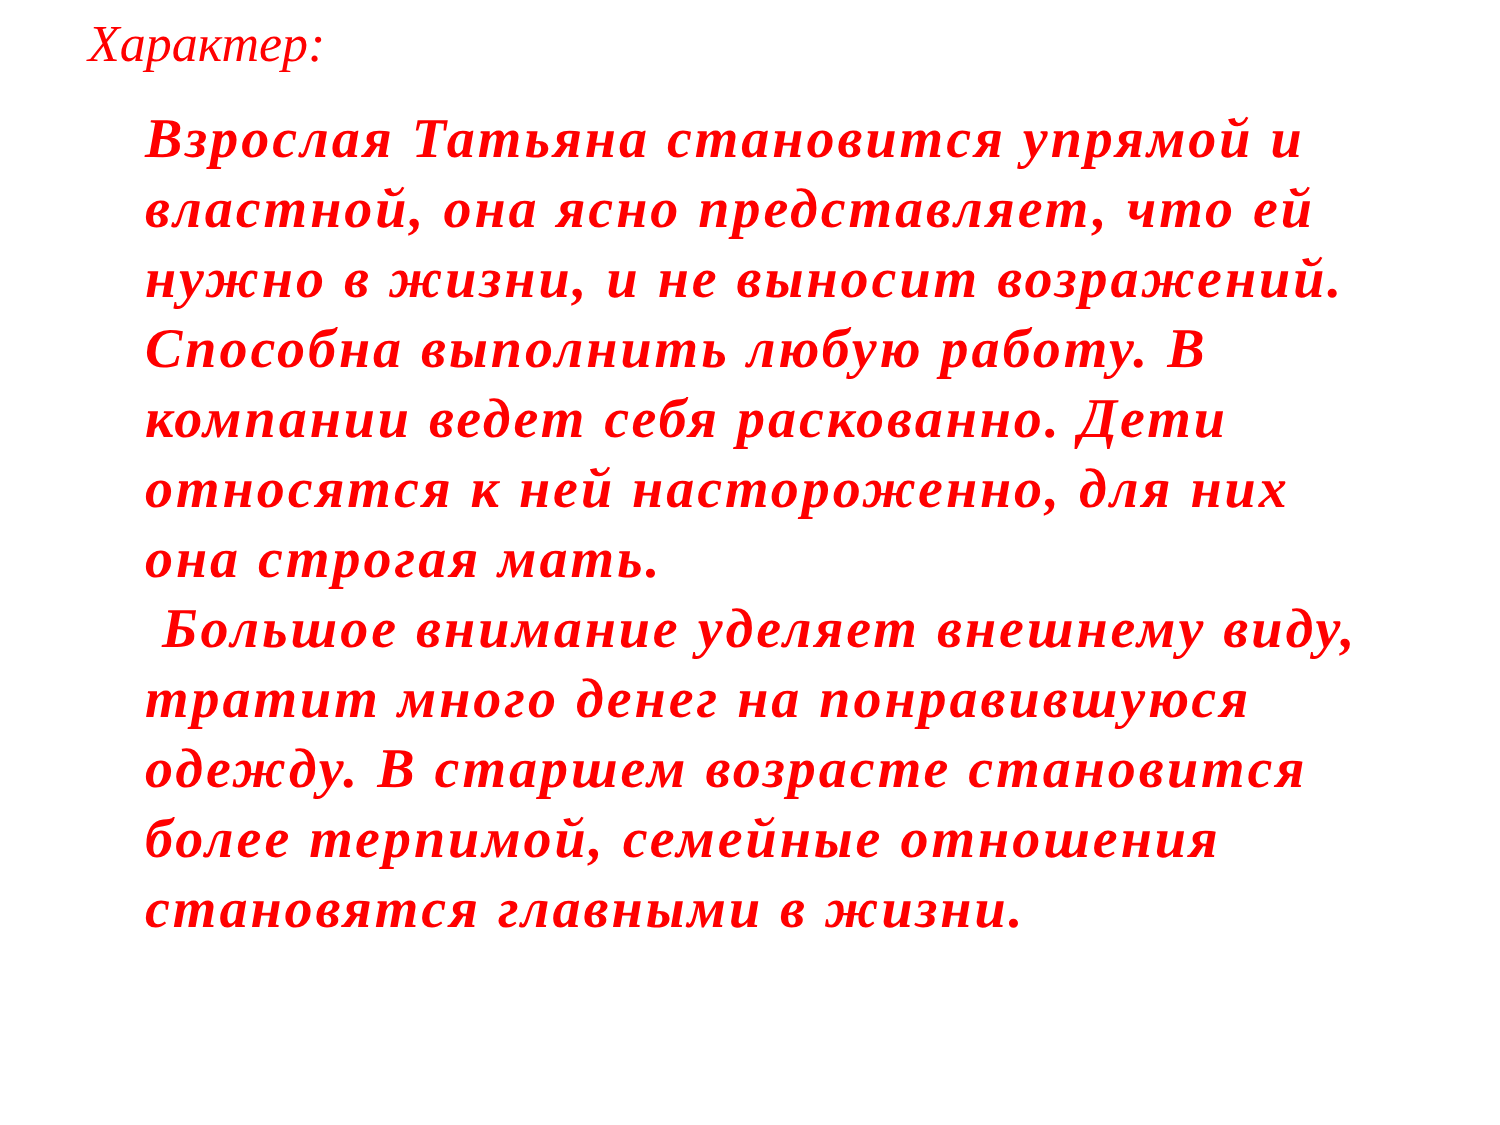Характер:
Взрослая Татьяна становится упрямой и властной, она ясно представляет, что ей нужно в жизни, и не выносит возражений. Способна выполнить любую работу. В компании ведет себя раскованно. Дети относятся к ней настороженно, для них она строгая мать.
Большое внимание уделяет внешнему виду, тратит много денег на понравившуюся одежду. В старшем возрасте становится более терпимой, семейные отношения становятся главными в жизни.